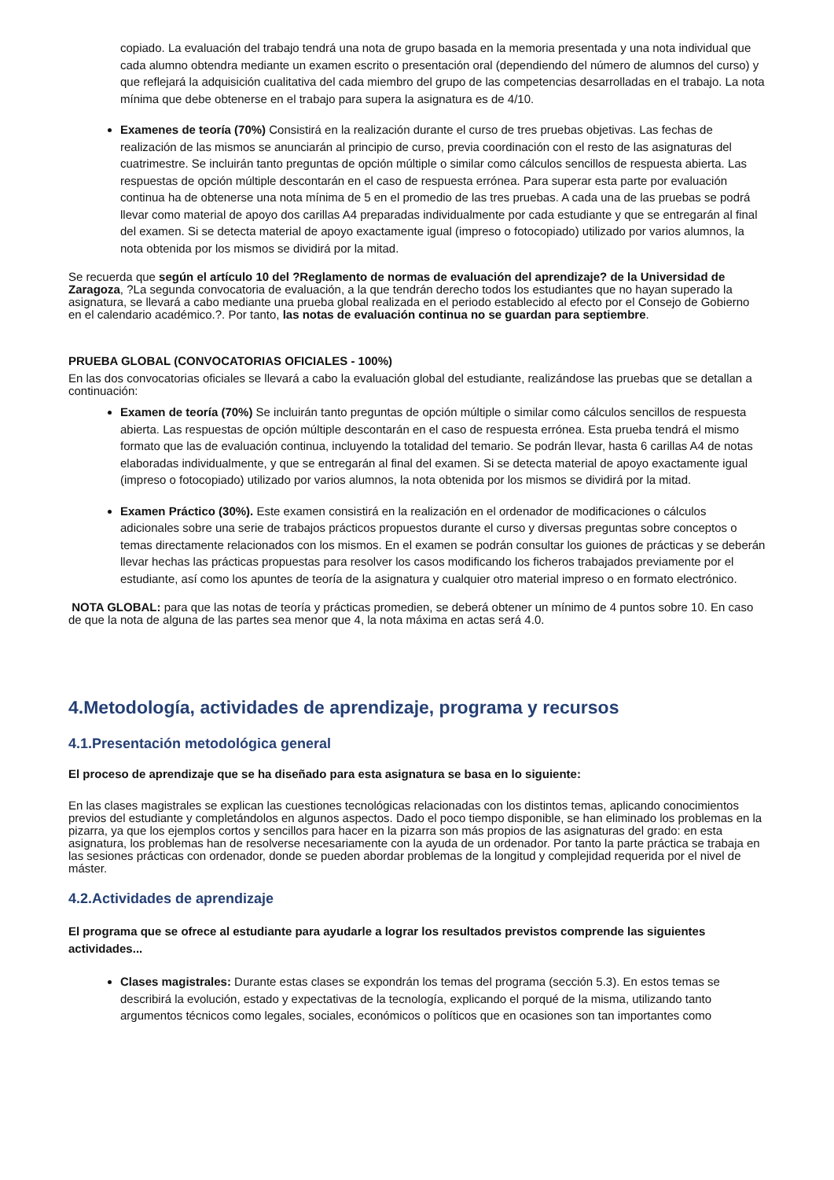copiado. La evaluación del trabajo tendrá una nota de grupo basada en la memoria presentada y una nota individual que cada alumno obtendra mediante un examen escrito o presentación oral (dependiendo del número de alumnos del curso) y que reflejará la adquisición cualitativa del cada miembro del grupo de las competencias desarrolladas en el trabajo. La nota mínima que debe obtenerse en el trabajo para supera la asignatura es de 4/10.
Examenes de teoría (70%) Consistirá en la realización durante el curso de tres pruebas objetivas. Las fechas de realización de las mismos se anunciarán al principio de curso, previa coordinación con el resto de las asignaturas del cuatrimestre. Se incluirán tanto preguntas de opción múltiple o similar como cálculos sencillos de respuesta abierta. Las respuestas de opción múltiple descontarán en el caso de respuesta errónea. Para superar esta parte por evaluación continua ha de obtenerse una nota mínima de 5 en el promedio de las tres pruebas. A cada una de las pruebas se podrá llevar como material de apoyo dos carillas A4 preparadas individualmente por cada estudiante y que se entregarán al final del examen. Si se detecta material de apoyo exactamente igual (impreso o fotocopiado) utilizado por varios alumnos, la nota obtenida por los mismos se dividirá por la mitad.
Se recuerda que según el artículo 10 del ?Reglamento de normas de evaluación del aprendizaje? de la Universidad de Zaragoza, ?La segunda convocatoria de evaluación, a la que tendrán derecho todos los estudiantes que no hayan superado la asignatura, se llevará a cabo mediante una prueba global realizada en el periodo establecido al efecto por el Consejo de Gobierno en el calendario académico.?. Por tanto, las notas de evaluación continua no se guardan para septiembre.
PRUEBA GLOBAL (CONVOCATORIAS OFICIALES - 100%)
En las dos convocatorias oficiales se llevará a cabo la evaluación global del estudiante, realizándose las pruebas que se detallan a continuación:
Examen de teoría (70%) Se incluirán tanto preguntas de opción múltiple o similar como cálculos sencillos de respuesta abierta. Las respuestas de opción múltiple descontarán en el caso de respuesta errónea. Esta prueba tendrá el mismo formato que las de evaluación continua, incluyendo la totalidad del temario. Se podrán llevar, hasta 6 carillas A4 de notas elaboradas individualmente, y que se entregarán al final del examen. Si se detecta material de apoyo exactamente igual (impreso o fotocopiado) utilizado por varios alumnos, la nota obtenida por los mismos se dividirá por la mitad.
Examen Práctico (30%). Este examen consistirá en la realización en el ordenador de modificaciones o cálculos adicionales sobre una serie de trabajos prácticos propuestos durante el curso y diversas preguntas sobre conceptos o temas directamente relacionados con los mismos. En el examen se podrán consultar los guiones de prácticas y se deberán llevar hechas las prácticas propuestas para resolver los casos modificando los ficheros trabajados previamente por el estudiante, así como los apuntes de teoría de la asignatura y cualquier otro material impreso o en formato electrónico.
NOTA GLOBAL: para que las notas de teoría y prácticas promedien, se deberá obtener un mínimo de 4 puntos sobre 10. En caso de que la nota de alguna de las partes sea menor que 4, la nota máxima en actas será 4.0.
4.Metodología, actividades de aprendizaje, programa y recursos
4.1.Presentación metodológica general
El proceso de aprendizaje que se ha diseñado para esta asignatura se basa en lo siguiente:
En las clases magistrales se explican las cuestiones tecnológicas relacionadas con los distintos temas, aplicando conocimientos previos del estudiante y completándolos en algunos aspectos. Dado el poco tiempo disponible, se han eliminado los problemas en la pizarra, ya que los ejemplos cortos y sencillos para hacer en la pizarra son más propios de las asignaturas del grado: en esta asignatura, los problemas han de resolverse necesariamente con la ayuda de un ordenador. Por tanto la parte práctica se trabaja en las sesiones prácticas con ordenador, donde se pueden abordar problemas de la longitud y complejidad requerida por el nivel de máster.
4.2.Actividades de aprendizaje
El programa que se ofrece al estudiante para ayudarle a lograr los resultados previstos comprende las siguientes actividades...
Clases magistrales: Durante estas clases se expondrán los temas del programa (sección 5.3). En estos temas se describirá la evolución, estado y expectativas de la tecnología, explicando el porqué de la misma, utilizando tanto argumentos técnicos como legales, sociales, económicos o políticos que en ocasiones son tan importantes como